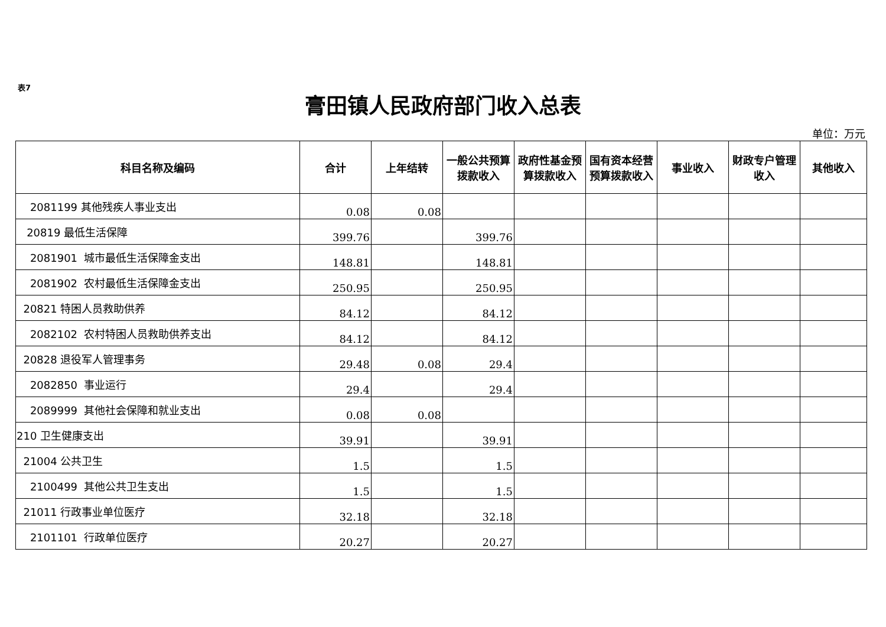表7
膏田镇人民政府部门收入总表
单位：万元
| 科目名称及编码 | 合计 | 上年结转 | 一般公共预算拨款收入 | 政府性基金预算拨款收入 | 国有资本经营预算拨款收入 | 事业收入 | 财政专户管理收入 | 其他收入 |
| --- | --- | --- | --- | --- | --- | --- | --- | --- |
| 2081199 其他残疾人事业支出 | 0.08 | 0.08 | | | | | | |
| 20819 最低生活保障 | 399.76 | | 399.76 | | | | | |
| 2081901 城市最低生活保障金支出 | 148.81 | | 148.81 | | | | | |
| 2081902 农村最低生活保障金支出 | 250.95 | | 250.95 | | | | | |
| 20821 特困人员救助供养 | 84.12 | | 84.12 | | | | | |
| 2082102 农村特困人员救助供养支出 | 84.12 | | 84.12 | | | | | |
| 20828 退役军人管理事务 | 29.48 | 0.08 | 29.4 | | | | | |
| 2082850 事业运行 | 29.4 | | 29.4 | | | | | |
| 2089999 其他社会保障和就业支出 | 0.08 | 0.08 | | | | | | |
| 210 卫生健康支出 | 39.91 | | 39.91 | | | | | |
| 21004 公共卫生 | 1.5 | | 1.5 | | | | | |
| 2100499 其他公共卫生支出 | 1.5 | | 1.5 | | | | | |
| 21011 行政事业单位医疗 | 32.18 | | 32.18 | | | | | |
| 2101101 行政单位医疗 | 20.27 | | 20.27 | | | | | |